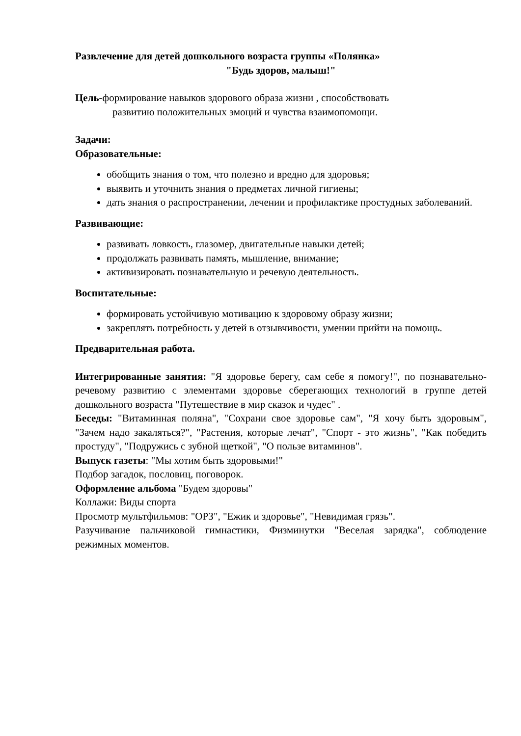Развлечение для детей дошкольного возраста группы «Полянка»
"Будь здоров, малыш!"
Цель-формирование навыков здорового образа жизни , способствовать
развитию положительных эмоций и чувства взаимопомощи.
Задачи:
Образовательные:
обобщить знания о том, что полезно и вредно для здоровья;
выявить и уточнить знания о предметах личной гигиены;
дать знания о распространении, лечении и профилактике простудных заболеваний.
Развивающие:
развивать ловкость, глазомер, двигательные навыки детей;
продолжать развивать память, мышление, внимание;
активизировать познавательную и речевую деятельность.
Воспитательные:
формировать устойчивую мотивацию к здоровому образу жизни;
закреплять потребность у детей в отзывчивости, умении прийти на помощь.
Предварительная работа.
Интегрированные занятия: "Я здоровье берегу, сам себе я помогу!", по познавательно-речевому развитию с элементами здоровье сберегающих технологий в группе детей дошкольного возраста "Путешествие в мир сказок и чудес" .
Беседы: "Витаминная поляна", "Сохрани свое здоровье сам", "Я хочу быть здоровым", "Зачем надо закаляться?", "Растения, которые лечат", "Спорт - это жизнь", "Как победить простуду", "Подружись с зубной щеткой", "О пользе витаминов".
Выпуск газеты: "Мы хотим быть здоровыми!"
Подбор загадок, пословиц, поговорок.
Оформление альбома "Будем здоровы"
Коллажи: Виды спорта
Просмотр мультфильмов: "ОРЗ", "Ежик и здоровье", "Невидимая грязь".
Разучивание пальчиковой гимнастики, Физминутки "Веселая зарядка", соблюдение режимных моментов.